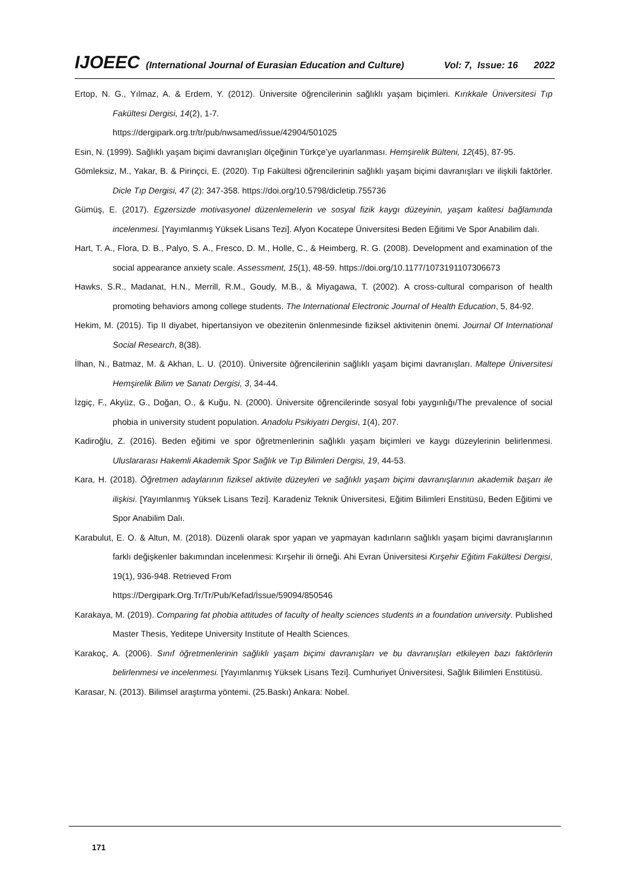IJOEEC (International Journal of Eurasian Education and Culture) Vol: 7, Issue: 16 2022
Ertop, N. G., Yılmaz, A. & Erdem, Y. (2012). Üniversite öğrencilerinin sağlıklı yaşam biçimleri. Kırıkkale Üniversitesi Tıp Fakültesi Dergisi, 14(2), 1-7.
https://dergipark.org.tr/tr/pub/nwsamed/issue/42904/501025
Esin, N. (1999). Sağlıklı yaşam biçimi davranışları ölçeğinin Türkçe’ye uyarlanması. Hemşirelik Bülteni, 12(45), 87-95.
Gömleksiz, M., Yakar, B. & Pirinçci, E. (2020). Tıp Fakültesi öğrencilerinin sağlıklı yaşam biçimi davranışları ve ilişkili faktörler. Dicle Tıp Dergisi, 47 (2): 347-358. https://doi.org/10.5798/dicletip.755736
Gümüş, E. (2017). Egzersizde motivasyonel düzenlemelerin ve sosyal fizik kaygı düzeyinin, yaşam kalitesi bağlamında incelenmesi. [Yayımlanmış Yüksek Lisans Tezi]. Afyon Kocatepe Üniversitesi Beden Eğitimi Ve Spor Anabilim dalı.
Hart, T. A., Flora, D. B., Palyo, S. A., Fresco, D. M., Holle, C., & Heimberg, R. G. (2008). Development and examination of the social appearance anxiety scale. Assessment, 15(1), 48-59. https://doi.org/10.1177/1073191107306673
Hawks, S.R., Madanat, H.N., Merrill, R.M., Goudy, M.B., & Miyagawa, T. (2002). A cross-cultural comparison of health promoting behaviors among college students. The International Electronic Journal of Health Education, 5, 84-92.
Hekim, M. (2015). Tip II diyabet, hipertansiyon ve obezitenin önlenmesinde fiziksel aktivitenin önemi. Journal Of International Social Research, 8(38).
İlhan, N., Batmaz, M. & Akhan, L. U. (2010). Üniversite öğrencilerinin sağlıklı yaşam biçimi davranışları. Maltepe Üniversitesi Hemşirelik Bilim ve Sanatı Dergisi, 3, 34-44.
İzgiç, F., Akyüz, G., Doğan, O., & Kuğu, N. (2000). Üniversite öğrencilerinde sosyal fobi yaygınlığı/The prevalence of social phobia in university student population. Anadolu Psikiyatri Dergisi, 1(4), 207.
Kadiroğlu, Z. (2016). Beden eğitimi ve spor öğretmenlerinin sağlıklı yaşam biçimleri ve kaygı düzeylerinin belirlenmesi. Uluslararası Hakemli Akademik Spor Sağlık ve Tıp Bilimleri Dergisi, 19, 44-53.
Kara, H. (2018). Öğretmen adaylarının fiziksel aktivite düzeyleri ve sağlıklı yaşam biçimi davranışlarının akademik başarı ile ilişkisi. [Yayımlanmış Yüksek Lisans Tezi]. Karadeniz Teknik Üniversitesi, Eğitim Bilimleri Enstitüsü, Beden Eğitimi ve Spor Anabilim Dalı.
Karabulut, E. O. & Altun, M. (2018). Düzenli olarak spor yapan ve yapmayan kadınların sağlıklı yaşam biçimi davranışlarının farklı değişkenler bakımından incelenmesi: Kırşehir ili örneği. Ahi Evran Üniversitesi Kırşehir Eğitim Fakültesi Dergisi, 19(1), 936-948. Retrieved From
https://Dergipark.Org.Tr/Tr/Pub/Kefad/İssue/59094/850546
Karakaya, M. (2019). Comparing fat phobia attitudes of faculty of healty sciences students in a foundation university. Published Master Thesis, Yeditepe University Institute of Health Sciences.
Karakoç, A. (2006). Sınıf öğretmenlerinin sağlıklı yaşam biçimi davranışları ve bu davranışları etkileyen bazı faktörlerin belirlenmesi ve incelenmesi. [Yayımlanmış Yüksek Lisans Tezi]. Cumhuriyet Üniversitesi, Sağlık Bilimleri Enstitüsü.
Karasar, N. (2013). Bilimsel araştırma yöntemi. (25.Baskı) Ankara: Nobel.
171